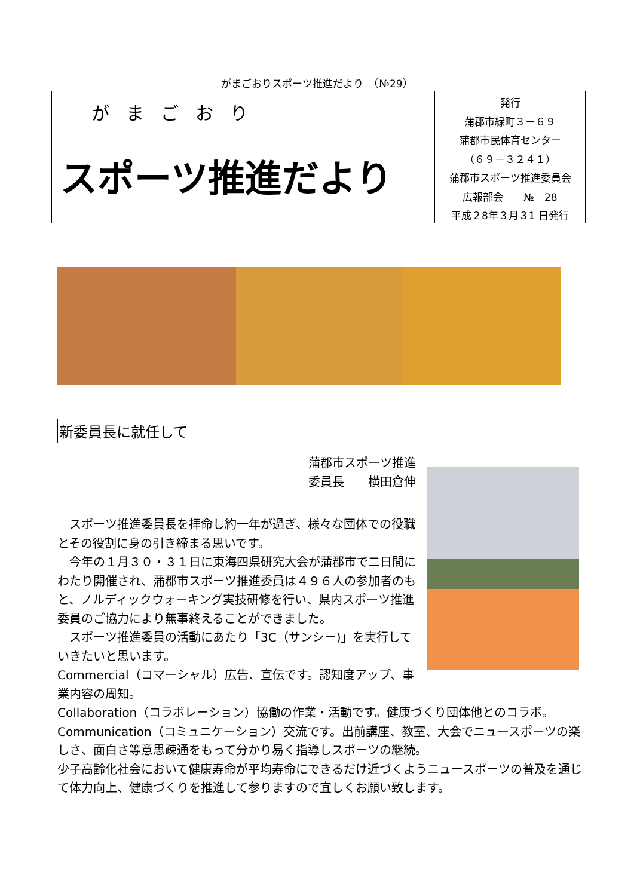がまごおりスポーツ推進だより　（№29）
がまごおり
スポーツ推進だより
発行
蒲郡市緑町３－６９
蒲郡市民体育センター
（６９－３２４１）
蒲郡市スポーツ推進委員会
広報部会　　№　28
平成２8年３月３1 日発行
新委員長に就任して
蒲郡市スポーツ推進
委員長　　横田倉伸
　スポーツ推進委員長を拝命し約一年が過ぎ、様々な団体での役職とその役割に身の引き締まる思いです。
　今年の１月３０・３１日に東海四県研究大会が蒲郡市で二日間にわたり開催され、蒲郡市スポーツ推進委員は４９６人の参加者のもと、ノルディックウォーキング実技研修を行い、県内スポーツ推進委員のご協力により無事終えることができました。
　スポーツ推進委員の活動にあたり「3C（サンシー)」を実行していきたいと思います。
Commercial（コマーシャル）広告、宣伝です。認知度アップ、事業内容の周知。
Collaboration（コラボレーション）協働の作業・活動です。健康づくり団体他とのコラボ。
Communication（コミュニケーション）交流です。出前講座、教室、大会でニュースポーツの楽しさ、面白さ等意思疎通をもって分かり易く指導しスポーツの継続。
少子高齢化社会において健康寿命が平均寿命にできるだけ近づくようニュースポーツの普及を通じて体力向上、健康づくりを推進して参りますので宜しくお願い致します。